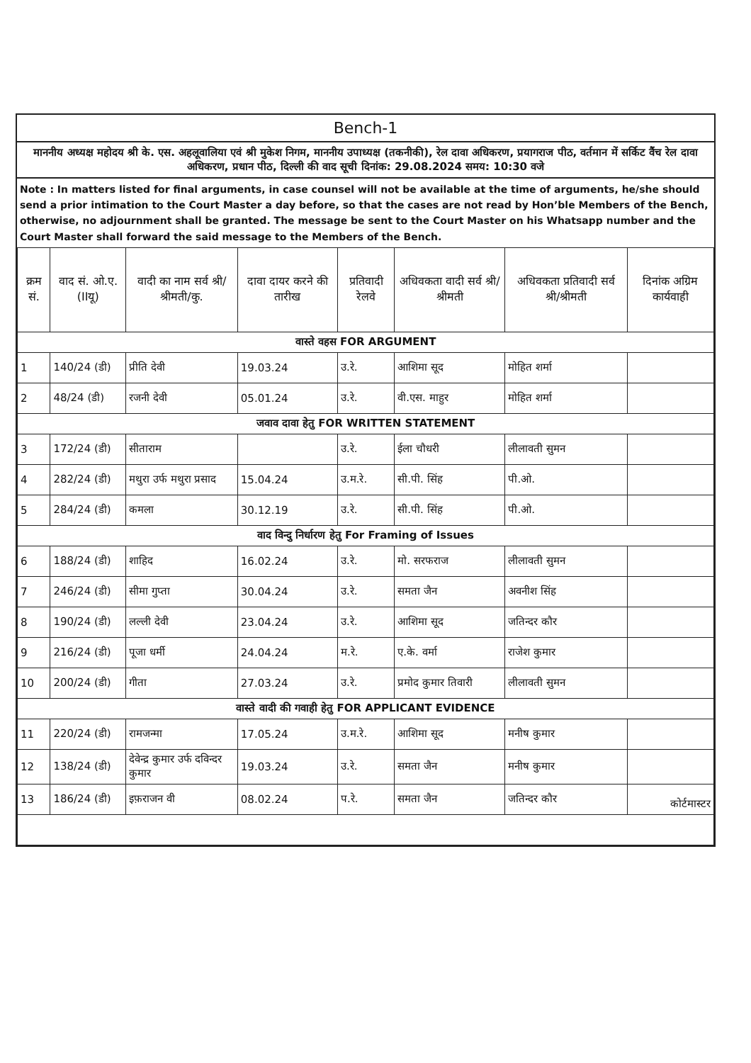Bench-1
माननीय अध्यक्ष महोदय श्री के. एस. अहलूवालिया एवं श्री मुकेश निगम, माननीय उपाध्यक्ष (तकनीकी), रेल दावा अधिकरण, प्रयागराज पीठ, वर्तमान में सर्किट वैंच रेल दावा अधिकरण, प्रधान पीठ, दिल्ली की वाद सूची दिनांक: 29.08.2024 समय: 10:30 वजे
Note : In matters listed for final arguments, in case counsel will not be available at the time of arguments, he/she should send a prior intimation to the Court Master a day before, so that the cases are not read by Hon’ble Members of the Bench, otherwise, no adjournment shall be granted. The message be sent to the Court Master on his Whatsapp number and the Court Master shall forward the said message to the Members of the Bench.
| क्रम सं. | वाद सं. ओ.ए.(IIयू) | वादी का नाम सर्व श्री/श्रीमती/कु. | दावा दायर करने की तारीख | प्रतिवादी रेलवे | अधिवकता वादी सर्व श्री/श्रीमती | अधिवकता प्रतिवादी सर्व श्री/श्रीमती | दिनांक अग्रिम कार्यवाही |
| --- | --- | --- | --- | --- | --- | --- | --- |
| वास्ते वहस FOR ARGUMENT | | | | | | | |
| 1 | 140/24 (डी) | प्रीति देवी | 19.03.24 | उ.रे. | आशिमा सूद | मोहित शर्मा | |
| 2 | 48/24 (डी) | रजनी देवी | 05.01.24 | उ.रे. | वी.एस. माहुर | मोहित शर्मा | |
| जवाव दावा हेतु FOR WRITTEN STATEMENT | | | | | | | |
| 3 | 172/24 (डी) | सीताराम | | उ.रे. | ईला चौधरी | लीलावती सुमन | |
| 4 | 282/24 (डी) | मथुरा उर्फ मथुरा प्रसाद | 15.04.24 | उ.म.रे. | सी.पी. सिंह | पी.ओ. | |
| 5 | 284/24 (डी) | कमला | 30.12.19 | उ.रे. | सी.पी. सिंह | पी.ओ. | |
| वाद विन्दु निर्धारण हेतु For Framing of Issues | | | | | | | |
| 6 | 188/24 (डी) | शाहिद | 16.02.24 | उ.रे. | मो. सरफराज | लीलावती सुमन | |
| 7 | 246/24 (डी) | सीमा गुप्ता | 30.04.24 | उ.रे. | समता जैन | अवनीश सिंह | |
| 8 | 190/24 (डी) | लल्ली देवी | 23.04.24 | उ.रे. | आशिमा सूद | जतिन्दर कौर | |
| 9 | 216/24 (डी) | पूजा धर्मी | 24.04.24 | म.रे. | ए.के. वर्मा | राजेश कुमार | |
| 10 | 200/24 (डी) | गीता | 27.03.24 | उ.रे. | प्रमोद कुमार तिवारी | लीलावती सुमन | |
| वास्ते वादी की गवाही हेतु FOR APPLICANT EVIDENCE | | | | | | | |
| 11 | 220/24 (डी) | रामजन्मा | 17.05.24 | उ.म.रे. | आशिमा सूद | मनीष कुमार | |
| 12 | 138/24 (डी) | देवेन्द्र कुमार उर्फ दविन्दर कुमार | 19.03.24 | उ.रे. | समता जैन | मनीष कुमार | |
| 13 | 186/24 (डी) | इफ़राजन वी | 08.02.24 | प.रे. | समता जैन | जतिन्दर कौर | कोर्टमास्टर |